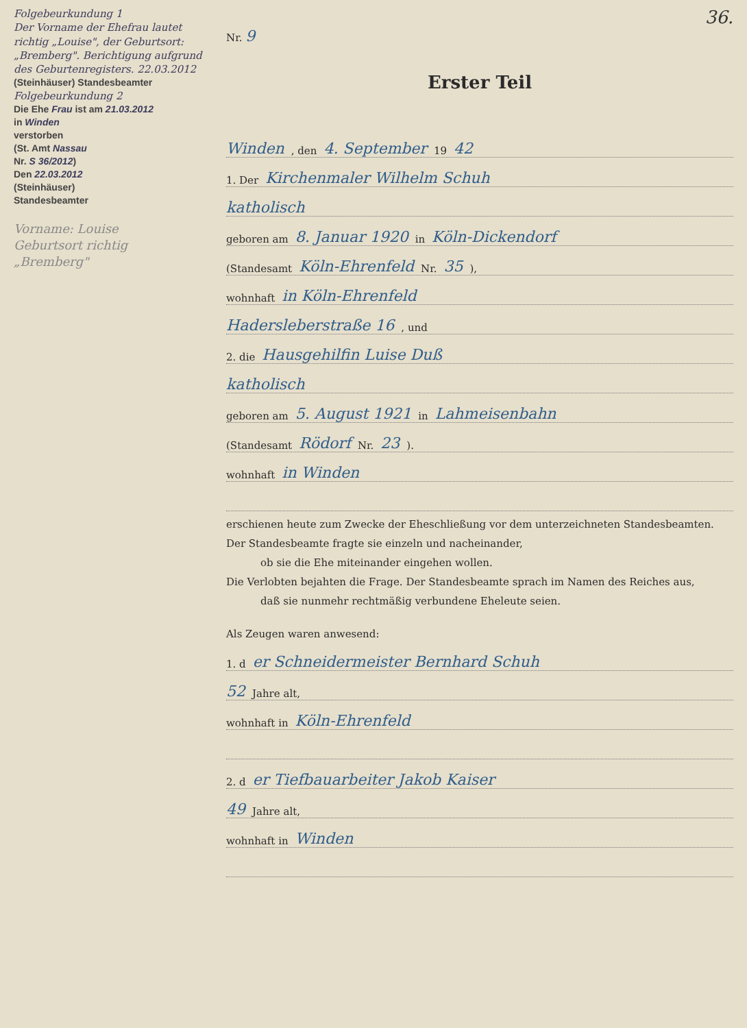Folgebeurkundung 1
Der Vorname der Ehefrau lautet richtig „Louise", der Geburtsort: „Bremberg". Berichtigung aufgrund des Geburtenregisters. 22.03.2012
(Steinhäuser) Standesbeamter
Folgebeurkundung 2
Die Ehe Frau ist am 21.03.2012
in Winden
verstorben
(St. Amt Nassau
Nr. S 36/2012)
Den 22.03.2012
(Steinhäuser)
Standesbeamter
Vorname: Louise
Geburtsort richtig „Bremberg"
36.
Nr. 9
Erster Teil
Winden, den 4. September 19 42
1. Der Kirchenmaler Wilhelm Schuh
katholisch
geboren am 8. Januar 1920 in Köln-Dickendorf
(Standesamt Köln-Ehrenfeld Nr. 35),
wohnhaft in Köln-Ehrenfeld
Hadersleberstraße 16, und
2. die Hausgehilfin Luise Duß
katholisch
geboren am 5. August 1921 in Lahmeisenbahn
(Standesamt Rödorf Nr. 23).
wohnhaft in Winden
erschienen heute zum Zwecke der Eheschließung vor dem unterzeichneten Standesbeamten.
Der Standesbeamte fragte sie einzeln und nacheinander,
ob sie die Ehe miteinander eingehen wollen.
Die Verlobten bejahten die Frage. Der Standesbeamte sprach im Namen des Reiches aus,
daß sie nunmehr rechtmäßig verbundene Eheleute seien.
Als Zeugen waren anwesend:
1. d er Schneidermeister Bernhard Schuh
52 Jahre alt,
wohnhaft in Köln-Ehrenfeld
2. d er Tiefbauarbeiter Jakob Kaiser
49 Jahre alt,
wohnhaft in Winden